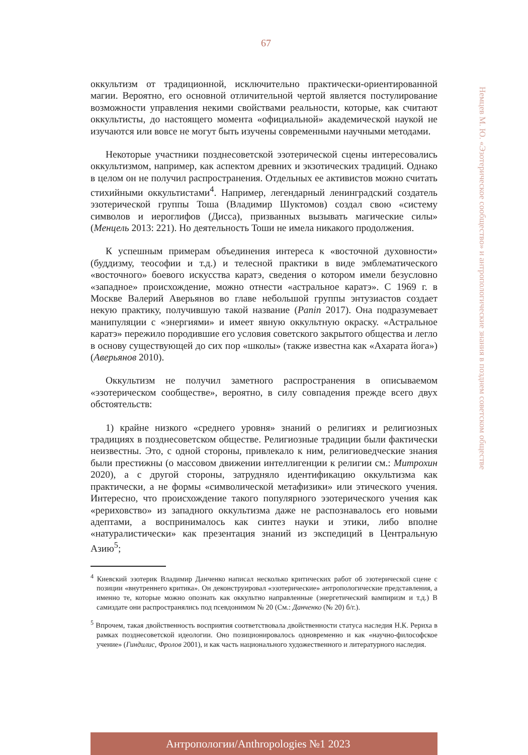67
Немцев М. Ю. «Эзотерическое сообщество» и антропологические знания в позднем советском обществе
оккультизм от традиционной, исключительно практически-ориентированной магии. Вероятно, его основной отличительной чертой является постулирование возможности управления некими свойствами реальности, которые, как считают оккультисты, до настоящего момента «официальной» академической наукой не изучаются или вовсе не могут быть изучены современными научными методами.
Некоторые участники позднесоветской эзотерической сцены интересовались оккультизмом, например, как аспектом древних и экзотических традиций. Однако в целом он не получил распространения. Отдельных ее активистов можно считать стихийными оккультистами<sup>4</sup>. Например, легендарный ленинградский создатель эзотерической группы Тоша (Владимир Шуктомов) создал свою «систему символов и иероглифов (Дисса), призванных вызывать магические силы» (Менцель 2013: 221). Но деятельность Тоши не имела никакого продолжения.
К успешным примерам объединения интереса к «восточной духовности» (буддизму, теософии и т.д.) и телесной практики в виде эмблематического «восточного» боевого искусства каратэ, сведения о котором имели безусловно «западное» происхождение, можно отнести «астральное каратэ». С 1969 г. в Москве Валерий Аверьянов во главе небольшой группы энтузиастов создает некую практику, получившую такой название (Panin 2017). Она подразумевает манипуляции с «энергиями» и имеет явную оккультную окраску. «Астральное каратэ» пережило породившие его условия советского закрытого общества и легло в основу существующей до сих пор «школы» (также известна как «Ахарата йога») (Аверьянов 2010).
Оккультизм не получил заметного распространения в описываемом «эзотерическом сообществе», вероятно, в силу совпадения прежде всего двух обстоятельств:
1) крайне низкого «среднего уровня» знаний о религиях и религиозных традициях в позднесоветском обществе. Религиозные традиции были фактически неизвестны. Это, с одной стороны, привлекало к ним, религиоведческие знания были престижны (о массовом движении интеллигенции к религии см.: Митрохин 2020), а с другой стороны, затрудняло идентификацию оккультизма как практически, а не формы «символической метафизики» или этического учения. Интересно, что происхождение такого популярного эзотерического учения как «рериховство» из западного оккультизма даже не распознавалось его новыми адептами, а воспринималось как синтез науки и этики, либо вполне «натуралистически» как презентация знаний из экспедиций в Центральную Азию<sup>5</sup>;
<sup>4</sup> Киевский эзотерик Владимир Данченко написал несколько критических работ об эзотерической сцене с позиции «внутреннего критика». Он деконструировал «эзотерические» антропологические представления, а именно те, которые можно опознать как оккультно направленные (энергетический вампиризм и т.д.) В самиздате они распространялись под псевдонимом № 20 (См.: Данченко (№ 20) б/г.).
<sup>5</sup> Впрочем, такая двойственность восприятия соответствовала двойственности статуса наследия Н.К. Рериха в рамках позднесоветской идеологии. Оно позиционировалось одновременно и как «научно-философское учение» (Гиндилис, Фролов 2001), и как часть национального художественного и литературного наследия.
Антропологии/Anthropologies №1 2023